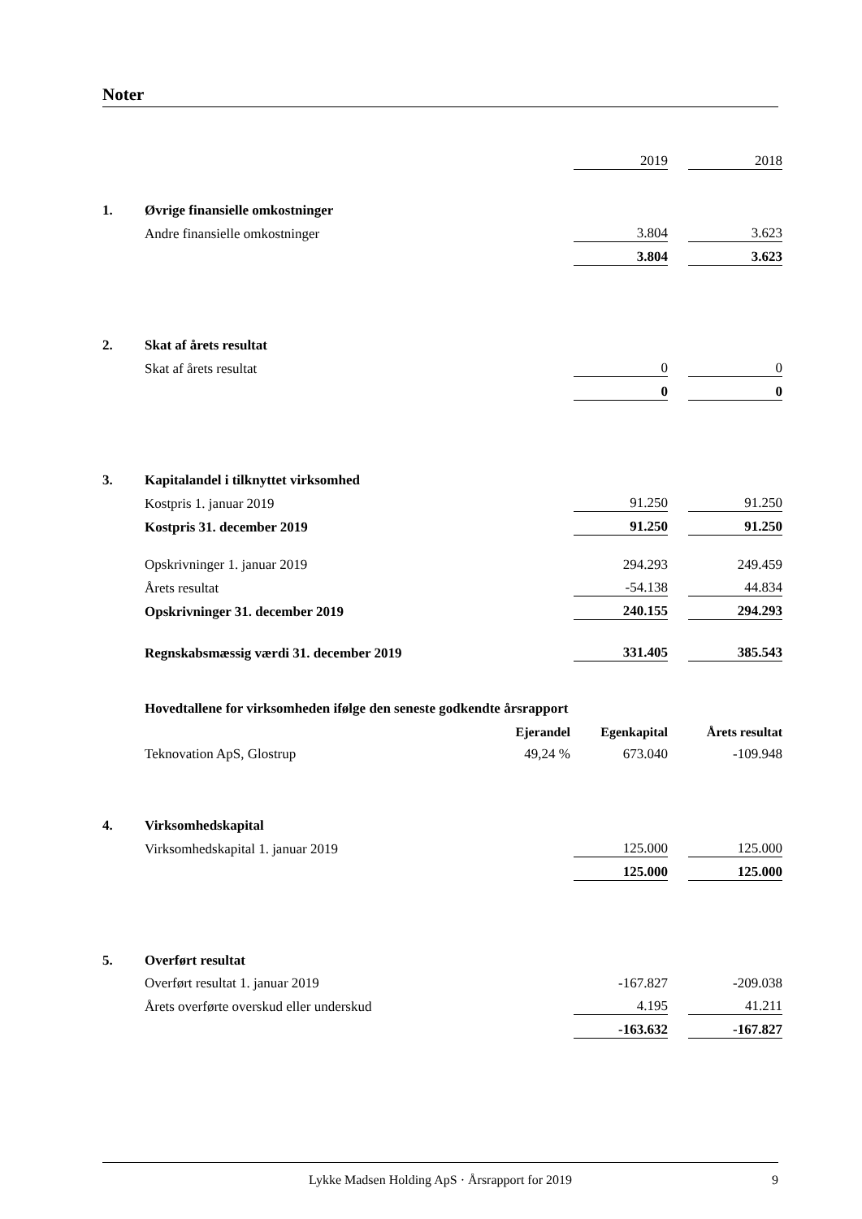Noter
| | | 2019 | | 2018 |
| 1. | Øvrige finansielle omkostninger | | | |
| | Andre finansielle omkostninger | 3.804 | | 3.623 |
| | | 3.804 | | 3.623 |
| 2. | Skat af årets resultat | | | |
| | Skat af årets resultat | 0 | | 0 |
| | | 0 | | 0 |
| 3. | Kapitalandel i tilknyttet virksomhed | | | |
| | Kostpris 1. januar 2019 | 91.250 | | 91.250 |
| | Kostpris 31. december 2019 | 91.250 | | 91.250 |
| | Opskrivninger 1. januar 2019 | 294.293 | | 249.459 |
| | Årets resultat | -54.138 | | 44.834 |
| | Opskrivninger 31. december 2019 | 240.155 | | 294.293 |
| | Regnskabsmæssig værdi 31. december 2019 | 331.405 | | 385.543 |
| | Hovedtallene for virksomheden ifølge den seneste godkendte årsrapport | | | |
| | Ejerandel | Egenkapital | | Årets resultat |
| | Teknovation ApS, Glostrup 49,24 % | 673.040 | | -109.948 |
| 4. | Virksomhedskapital | | | |
| | Virksomhedskapital 1. januar 2019 | 125.000 | | 125.000 |
| | | 125.000 | | 125.000 |
| 5. | Overført resultat | | | |
| | Overført resultat 1. januar 2019 | -167.827 | | -209.038 |
| | Årets overførte overskud eller underskud | 4.195 | | 41.211 |
| | | -163.632 | | -167.827 |
Lykke Madsen Holding ApS · Årsrapport for 2019 9